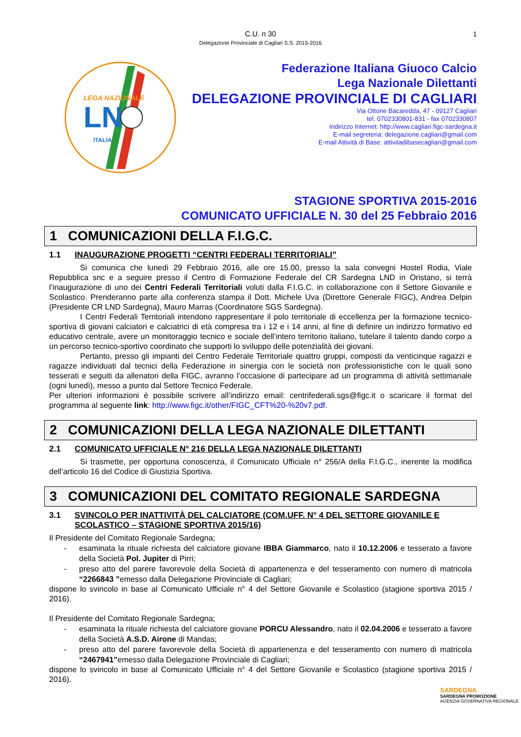C.U. n 30
Delegazione Provinciale di Cagliari S.S. 2015-2016 1
LEGA NAZIONALE
LND
ITALIA
Federazione Italiana Giuoco Calcio
Lega Nazionale Dilettanti
DELEGAZIONE PROVINCIALE DI CAGLIARI
Via Ottone Bacaredda, 47 - 09127 Cagliari
tel. 0702330801-831 - fax 0702330807
Indirizzo Internet: http://www.cagliari.figc-sardegna.it
E-mail segreteria: delegazione.cagliari@gmail.com
E-mail Attività di Base: attivitadibasecagliari@gmail.com
STAGIONE SPORTIVA 2015-2016
COMUNICATO UFFICIALE N. 30 del 25 Febbraio 2016
1 COMUNICAZIONI DELLA F.I.G.C.
1.1 INAUGURAZIONE PROGETTI “CENTRI FEDERALI TERRITORIALI”
Si comunica che lunedì 29 Febbraio 2016, alle ore 15.00, presso la sala convegni Hostel Rodia, Viale Repubblica snc e a seguire presso il Centro di Formazione Federale del CR Sardegna LND in Oristano, si terrà l’inaugurazione di uno dei Centri Federali Territoriali voluti dalla F.I.G.C. in collaborazione con il Settore Giovanile e Scolastico. Prenderanno parte alla conferenza stampa il Dott. Michele Uva (Direttore Generale FIGC), Andrea Delpin (Presidente CR LND Sardegna), Mauro Marras (Coordinatore SGS Sardegna).
I Centri Federali Territoriali intendono rappresentare il polo territoriale di eccellenza per la formazione tecnico-sportiva di giovani calciatori e calciatrici di età compresa tra i 12 e i 14 anni, al fine di definire un indirizzo formativo ed educativo centrale, avere un monitoraggio tecnico e sociale dell’intero territorio italiano, tutelare il talento dando corpo a un percorso tecnico-sportivo coordinato che supporti lo sviluppo delle potenzialità dei giovani.
Pertanto, presso gli impianti del Centro Federale Territoriale quattro gruppi, composti da venticinque ragazzi e ragazze individuati dal tecnici della Federazione in sinergia con le società non professionistiche con le quali sono tesserati e seguiti da allenatori della FIGC, avranno l’occasione di partecipare ad un programma di attività settimanale (ogni lunedì), messo a punto dal Settore Tecnico Federale.
Per ulteriori informazioni è possibile scrivere all’indirizzo email: centrifederali.sgs@figc.it o scaricare il format del programma al seguente link: http://www.figc.it/other/FIGC_CFT%20-%20v7.pdf.
2 COMUNICAZIONI DELLA LEGA NAZIONALE DILETTANTI
2.1 COMUNICATO UFFICIALE N° 216 DELLA LEGA NAZIONALE DILETTANTI
Si trasmette, per opportuna conoscenza, il Comunicato Ufficiale n° 256/A della F.I.G.C., inerente la modifica dell’articolo 16 del Codice di Giustizia Sportiva.
3 COMUNICAZIONI DEL COMITATO REGIONALE SARDEGNA
3.1 SVINCOLO PER INATTIVITÀ DEL CALCIATORE (COM.UFF. N° 4 DEL SETTORE GIOVANILE E SCOLASTICO – STAGIONE SPORTIVA 2015/16)
Il Presidente del Comitato Regionale Sardegna;
- esaminata la rituale richiesta del calciatore giovane IBBA Giammarco, nato il 10.12.2006 e tesserato a favore della Società Pol. Jupiter di Pirri;
- preso atto del parere favorevole della Società di appartenenza e del tesseramento con numero di matricola “2266843 ”emesso dalla Delegazione Provinciale di Cagliari;
dispone lo svincolo in base al Comunicato Ufficiale n° 4 del Settore Giovanile e Scolastico (stagione sportiva 2015 / 2016).
Il Presidente del Comitato Regionale Sardegna;
- esaminata la rituale richiesta del calciatore giovane PORCU Alessandro, nato il 02.04.2006 e tesserato a favore della Società A.S.D. Airone di Mandas;
- preso atto del parere favorevole della Società di appartenenza e del tesseramento con numero di matricola “2467941”emesso dalla Delegazione Provinciale di Cagliari;
dispone lo svincolo in base al Comunicato Ufficiale n° 4 del Settore Giovanile e Scolastico (stagione sportiva 2015 / 2016).
SARDEGNA
SARDEGNA PROMOZIONE
AGENZIA GOVERNATIVA REGIONALE